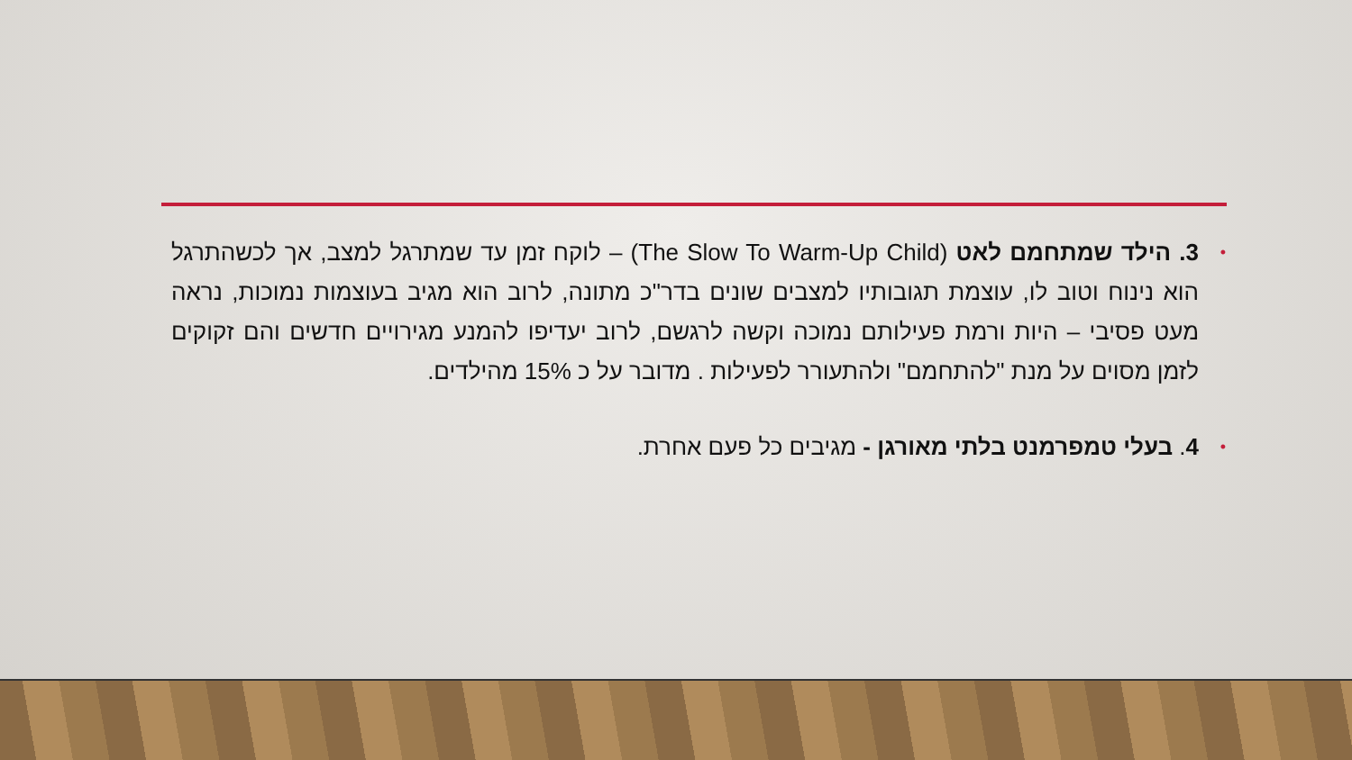• 3. הילד שמתחמם לאט (The Slow To Warm-Up Child) – לוקח זמן עד שמתרגל למצב, אך לכשהתרגל הוא נינוח וטוב לו, עוצמת תגובותיו למצבים שונים בדר"כ מתונה, לרוב הוא מגיב בעוצמות נמוכות, נראה מעט פסיבי – היות ורמת פעילותם נמוכה וקשה לרגשם, לרוב יעדיפו להמנע מגירויים חדשים והם זקוקים לזמן מסוים על מנת "להתחמם" ולהתעורר לפעילות . מדובר על כ 15% מהילדים.
• 4. בעלי טמפרמנט בלתי מאורגן - מגיבים כל פעם אחרת.